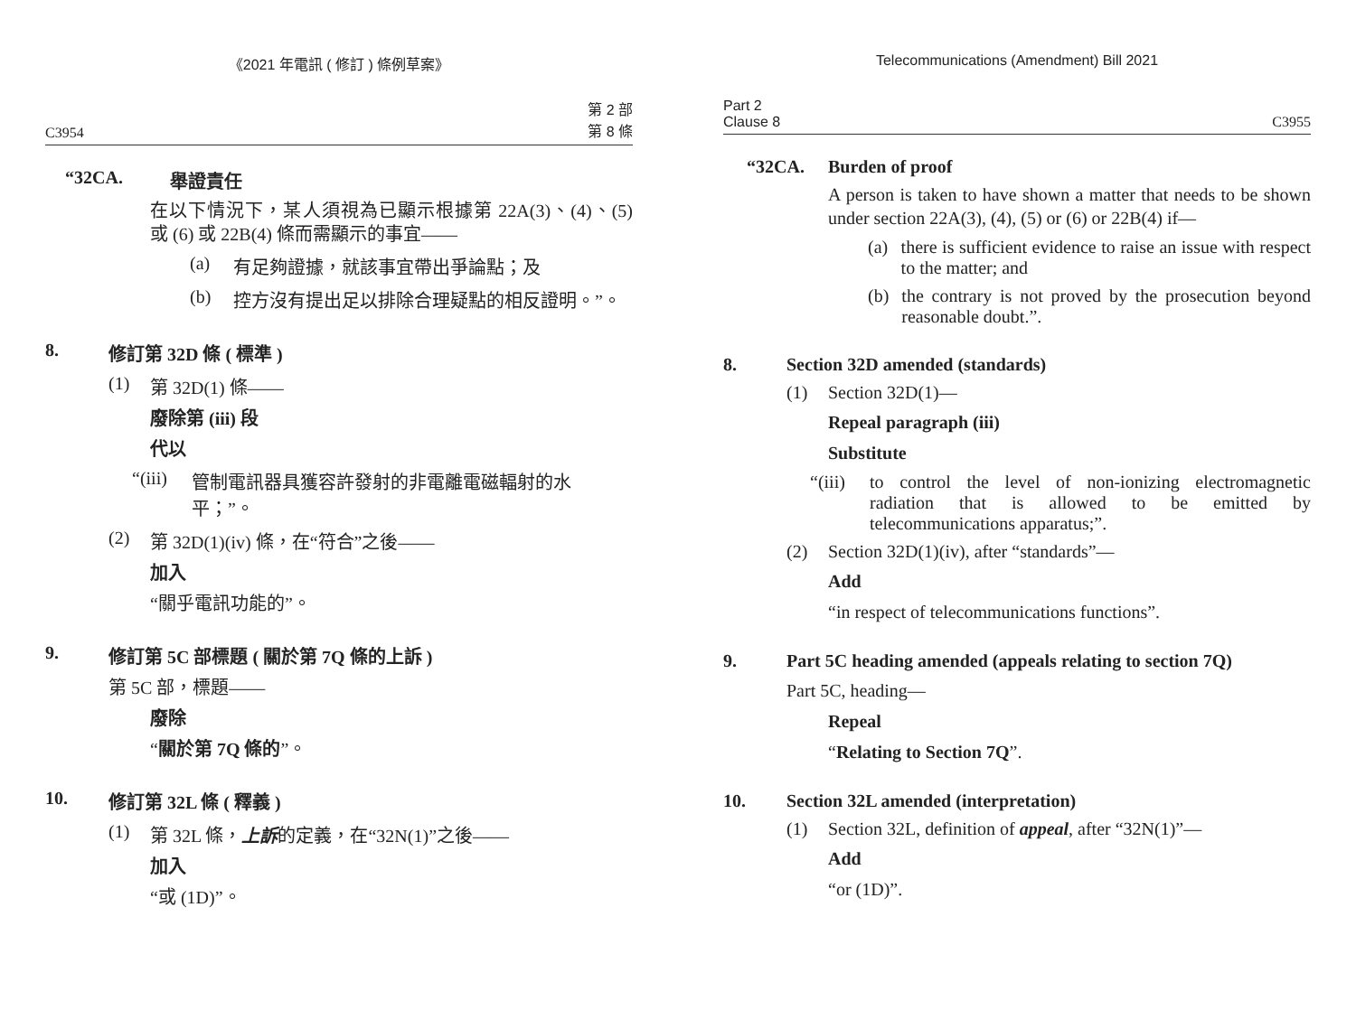《2021 年電訊 ( 修訂 ) 條例草案》
C3954 第 2 部
第 8 條
“32CA. 舉證責任
在以下情況下，某人須視為已顯示根據第 22A(3)、(4)、(5) 或 (6) 或 22B(4) 條而需顯示的事宜——
(a) 有足夠證據，就該事宜帶出爭論點；及
(b) 控方沒有提出足以排除合理疑點的相反證明。”。
8. 修訂第 32D 條 ( 標準 )
(1) 第 32D(1) 條——
廢除第 (iii) 段
代以
“(iii) 管制電訊器具獲容許發射的非電離電磁輻射的水平；”。
(2) 第 32D(1)(iv) 條，在“符合”之後——
加入
“關乎電訊功能的”。
9. 修訂第 5C 部標題 ( 關於第 7Q 條的上訴 )
第 5C 部，標題——
廢除
“關於第 7Q 條的”。
10. 修訂第 32L 條 ( 釋義 )
(1) 第 32L 條，上訴的定義，在“32N(1)”之後——
加入
“或 (1D)”。
Telecommunications (Amendment) Bill 2021
Part 2
Clause 8 C3955
“32CA. Burden of proof
A person is taken to have shown a matter that needs to be shown under section 22A(3), (4), (5) or (6) or 22B(4) if—
(a) there is sufficient evidence to raise an issue with respect to the matter; and
(b) the contrary is not proved by the prosecution beyond reasonable doubt.”.
8. Section 32D amended (standards)
(1) Section 32D(1)—
Repeal paragraph (iii)
Substitute
“(iii) to control the level of non-ionizing electromagnetic radiation that is allowed to be emitted by telecommunications apparatus;”.
(2) Section 32D(1)(iv), after “standards”—
Add
“in respect of telecommunications functions”.
9. Part 5C heading amended (appeals relating to section 7Q)
Part 5C, heading—
Repeal
“Relating to Section 7Q”.
10. Section 32L amended (interpretation)
(1) Section 32L, definition of appeal, after “32N(1)”—
Add
“or (1D)”.